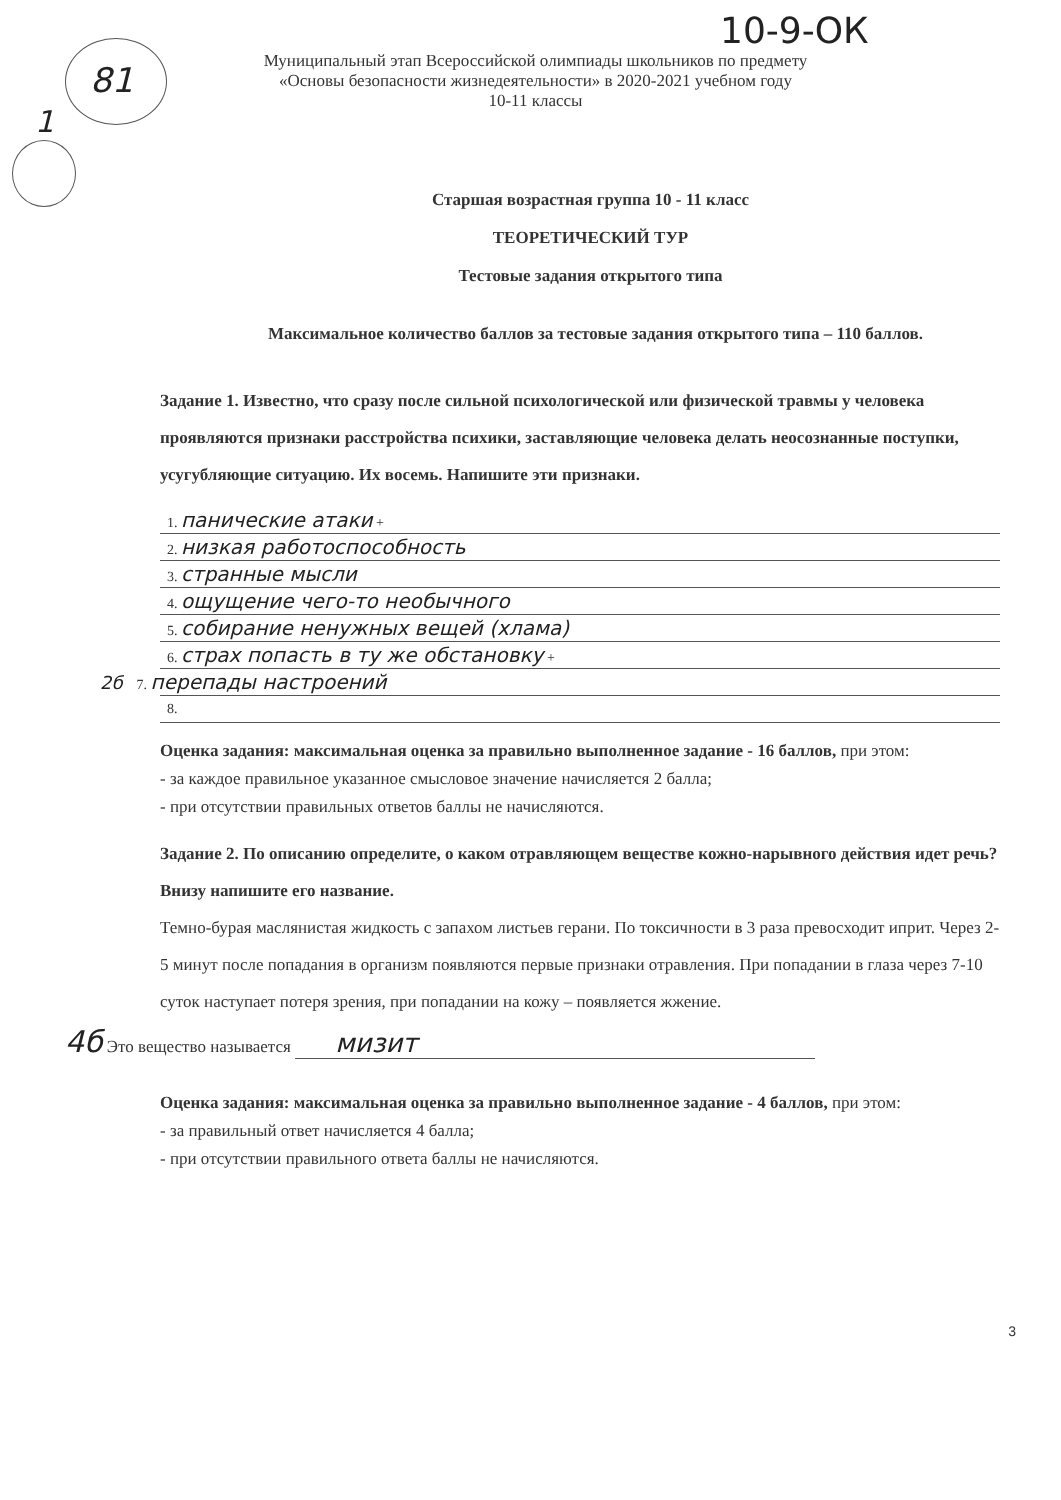81
1
10-9-ОК
Муниципальный этап Всероссийской олимпиады школьников по предмету
«Основы безопасности жизнедеятельности» в 2020-2021 учебном году
10-11 классы
Старшая возрастная группа 10 - 11 класс
ТЕОРЕТИЧЕСКИЙ ТУР
Тестовые задания открытого типа
Максимальное количество баллов за тестовые задания открытого типа – 110 баллов.
Задание 1. Известно, что сразу после сильной психологической или физической травмы у человека проявляются признаки расстройства психики, заставляющие человека делать неосознанные поступки, усугубляющие ситуацию. Их восемь. Напишите эти признаки.
1. панические атаки +
2. низкая работоспособность
3. странные мысли
4. ощущение чего-то необычного
5. собирание ненужных вещей (хлама)
6. страх попасть в ту же обстановку +
2б 7. перепады настроений
8.
Оценка задания: максимальная оценка за правильно выполненное задание - 16 баллов, при этом:
- за каждое правильное указанное смысловое значение начисляется 2 балла;
- при отсутствии правильных ответов баллы не начисляются.
Задание 2. По описанию определите, о каком отравляющем веществе кожно-нарывного действия идет речь? Внизу напишите его название.
Темно-бурая маслянистая жидкость с запахом листьев герани. По токсичности в 3 раза превосходит иприт. Через 2-5 минут после попадания в организм появляются первые признаки отравления. При попадании в глаза через 7-10 суток наступает потеря зрения, при попадании на кожу – появляется жжение.
4б Это вещество называется мизит
Оценка задания: максимальная оценка за правильно выполненное задание - 4 баллов, при этом:
- за правильный ответ начисляется 4 балла;
- при отсутствии правильного ответа баллы не начисляются.
3